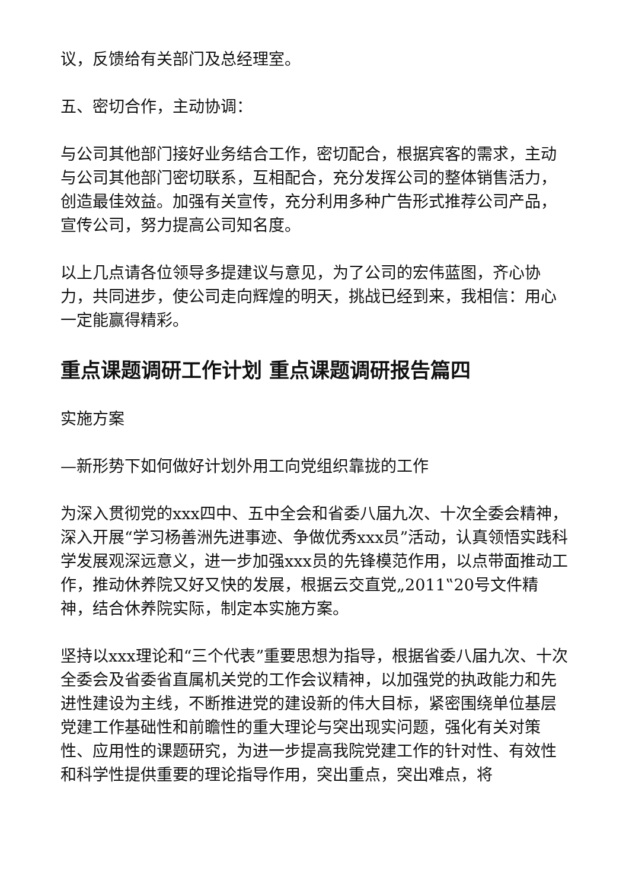议，反馈给有关部门及总经理室。
五、密切合作，主动协调：
与公司其他部门接好业务结合工作，密切配合，根据宾客的需求，主动与公司其他部门密切联系，互相配合，充分发挥公司的整体销售活力，创造最佳效益。加强有关宣传，充分利用多种广告形式推荐公司产品，宣传公司，努力提高公司知名度。
以上几点请各位领导多提建议与意见，为了公司的宏伟蓝图，齐心协力，共同进步，使公司走向辉煌的明天，挑战已经到来，我相信：用心一定能赢得精彩。
重点课题调研工作计划 重点课题调研报告篇四
实施方案
—新形势下如何做好计划外用工向党组织靠拢的工作
为深入贯彻党的xxx四中、五中全会和省委八届九次、十次全委会精神，深入开展“学习杨善洲先进事迹、争做优秀xxx员”活动，认真领悟实践科学发展观深远意义，进一步加强xxx员的先锋模范作用，以点带面推动工作，推动休养院又好又快的发展，根据云交直党„2011‟20号文件精神，结合休养院实际，制定本实施方案。
坚持以xxx理论和“三个代表”重要思想为指导，根据省委八届九次、十次全委会及省委省直属机关党的工作会议精神，以加强党的执政能力和先进性建设为主线，不断推进党的建设新的伟大目标，紧密围绕单位基层党建工作基础性和前瞻性的重大理论与突出现实问题，强化有关对策性、应用性的课题研究，为进一步提高我院党建工作的针对性、有效性和科学性提供重要的理论指导作用，突出重点，突出难点，将